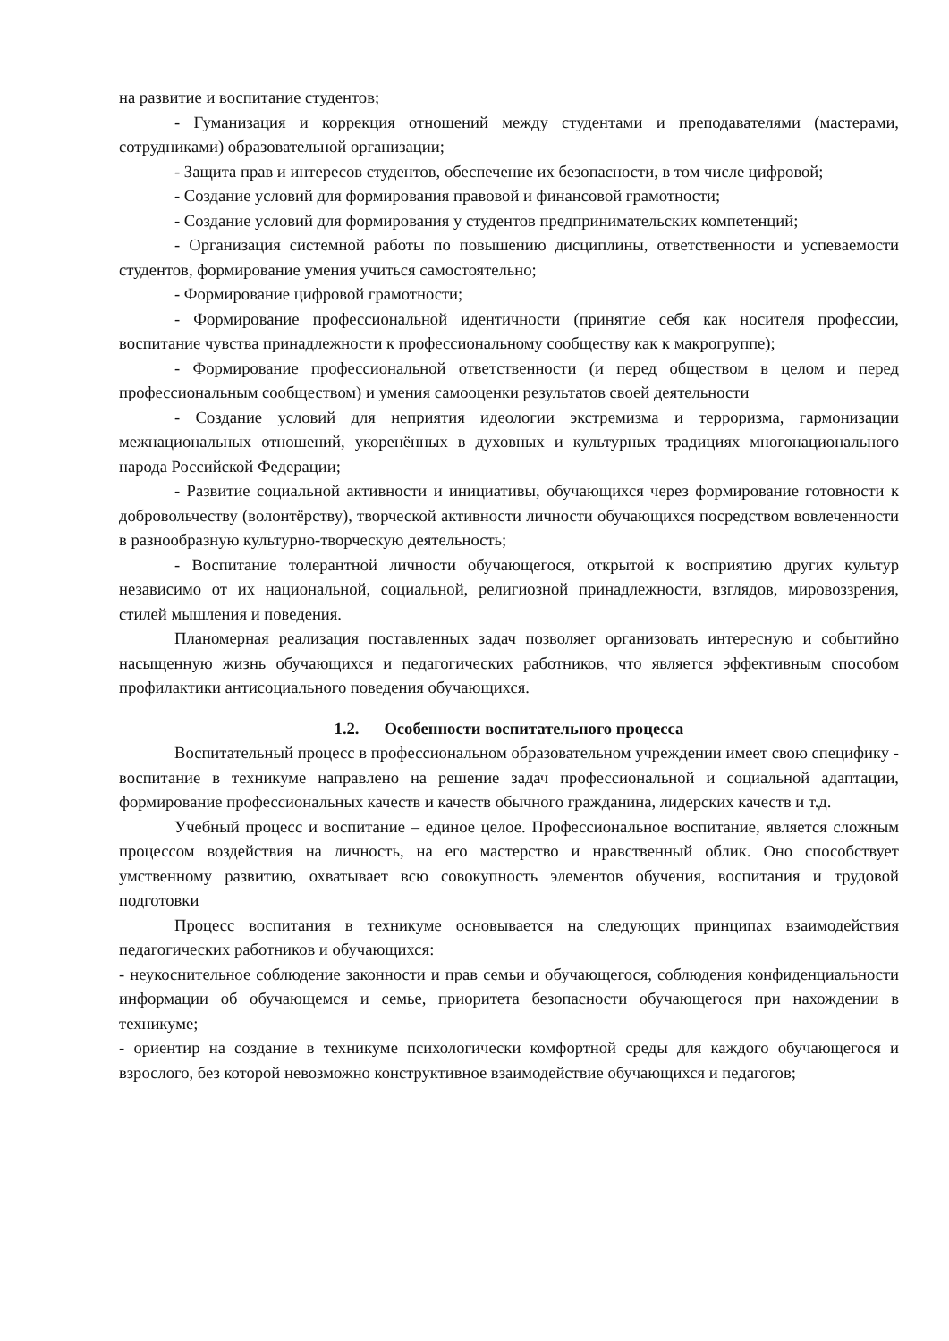на развитие и воспитание студентов;
- Гуманизация и коррекция отношений между студентами и преподавателями (мастерами, сотрудниками) образовательной организации;
- Защита прав и интересов студентов, обеспечение их безопасности, в том числе цифровой;
- Создание условий для формирования правовой и финансовой грамотности;
- Создание условий для формирования у студентов предпринимательских компетенций;
- Организация системной работы по повышению дисциплины, ответственности и успеваемости студентов, формирование умения учиться самостоятельно;
- Формирование цифровой грамотности;
- Формирование профессиональной идентичности (принятие себя как носителя профессии, воспитание чувства принадлежности к профессиональному сообществу как к макрогруппе);
- Формирование профессиональной ответственности (и перед обществом в целом и перед профессиональным сообществом) и умения самооценки результатов своей деятельности
- Создание условий для неприятия идеологии экстремизма и терроризма, гармонизации межнациональных отношений, укоренённых в духовных и культурных традициях многонационального народа Российской Федерации;
- Развитие социальной активности и инициативы, обучающихся через формирование готовности к добровольчеству (волонтёрству), творческой активности личности обучающихся посредством вовлеченности в разнообразную культурно-творческую деятельность;
- Воспитание толерантной личности обучающегося, открытой к восприятию других культур независимо от их национальной, социальной, религиозной принадлежности, взглядов, мировоззрения, стилей мышления и поведения.
Планомерная реализация поставленных задач позволяет организовать интересную и событийно насыщенную жизнь обучающихся и педагогических работников, что является эффективным способом профилактики антисоциального поведения обучающихся.
1.2. Особенности воспитательного процесса
Воспитательный процесс в профессиональном образовательном учреждении имеет свою специфику - воспитание в техникуме направлено на решение задач профессиональной и социальной адаптации, формирование профессиональных качеств и качеств обычного гражданина, лидерских качеств и т.д.
Учебный процесс и воспитание – единое целое. Профессиональное воспитание, является сложным процессом воздействия на личность, на его мастерство и нравственный облик. Оно способствует умственному развитию, охватывает всю совокупность элементов обучения, воспитания и трудовой подготовки
Процесс воспитания в техникуме основывается на следующих принципах взаимодействия педагогических работников и обучающихся:
- неукоснительное соблюдение законности и прав семьи и обучающегося, соблюдения конфиденциальности информации об обучающемся и семье, приоритета безопасности обучающегося при нахождении в техникуме;
- ориентир на создание в техникуме психологически комфортной среды для каждого обучающегося и взрослого, без которой невозможно конструктивное взаимодействие обучающихся и педагогов;